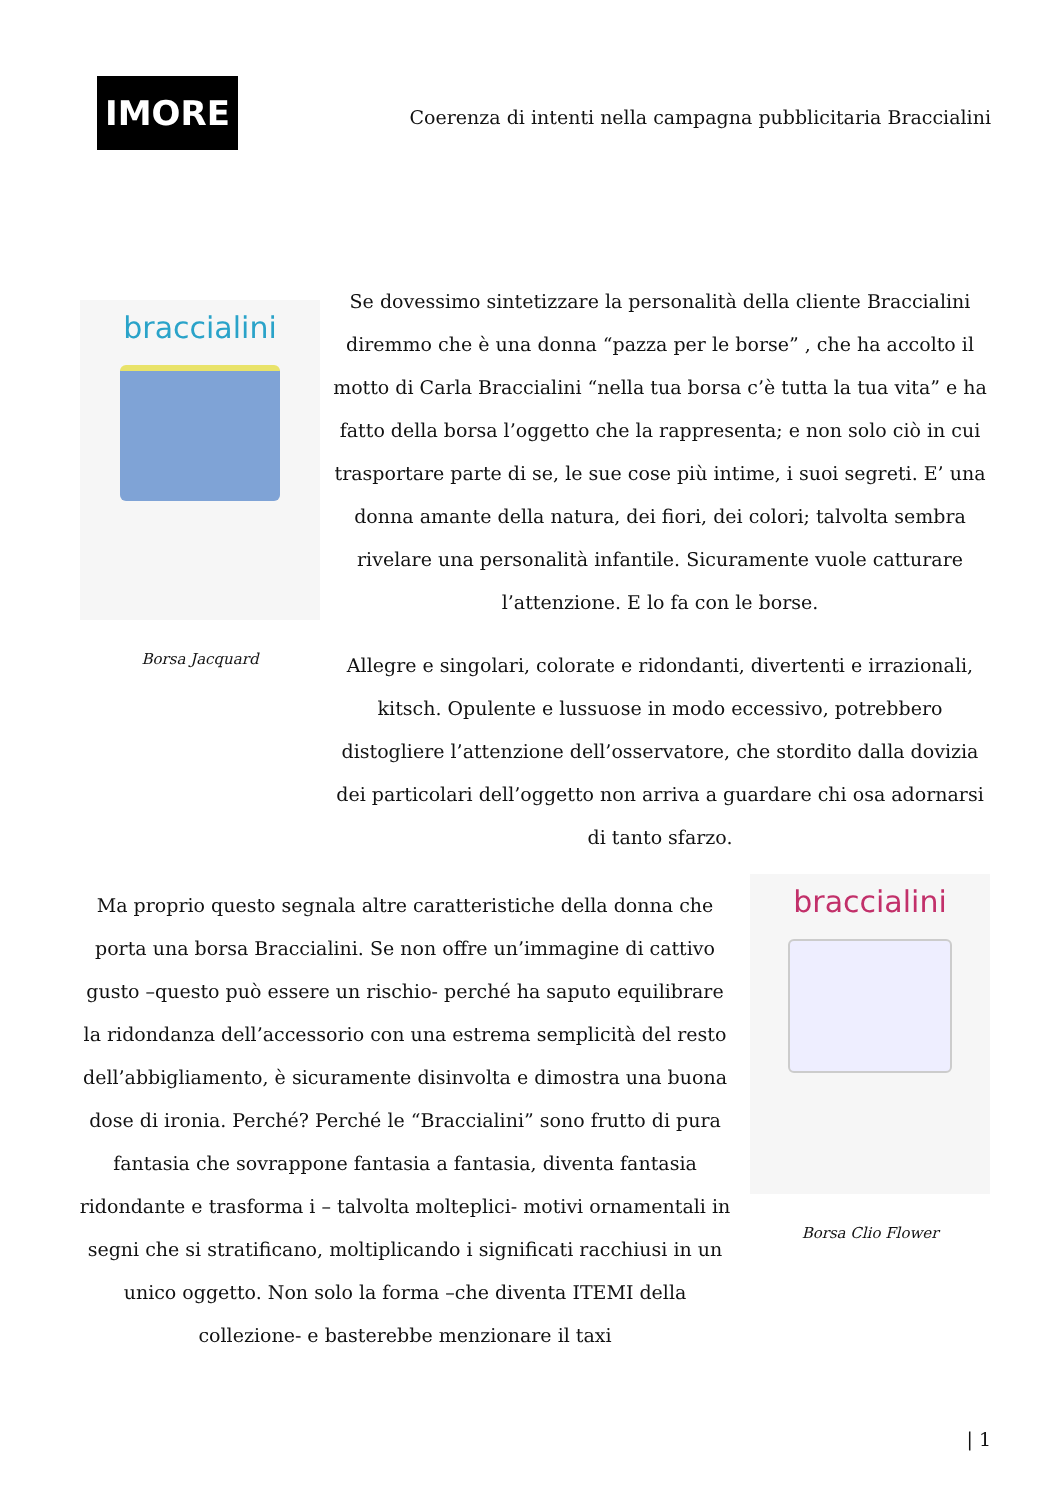IMORE
Coerenza di intenti nella campagna pubblicitaria Braccialini
braccialini
Borsa Jacquard
Se dovessimo sintetizzare la personalità della cliente Braccialini diremmo che è una donna “pazza per le borse” , che ha accolto il motto di Carla Braccialini “nella tua borsa c’è tutta la tua vita” e ha fatto della borsa l’oggetto che la rappresenta; e non solo ciò in cui trasportare parte di se, le sue cose più intime, i suoi segreti. E’ una donna amante della natura, dei fiori, dei colori; talvolta sembra rivelare una personalità infantile. Sicuramente vuole catturare l’attenzione. E lo fa con le borse.
Allegre e singolari, colorate e ridondanti, divertenti e irrazionali, kitsch. Opulente e lussuose in modo eccessivo, potrebbero distogliere l’attenzione dell’osservatore, che stordito dalla dovizia dei particolari dell’oggetto non arriva a guardare chi osa adornarsi di tanto sfarzo.
Ma proprio questo segnala altre caratteristiche della donna che porta una borsa Braccialini. Se non offre un’immagine di cattivo gusto –questo può essere un rischio- perché ha saputo equilibrare la ridondanza dell’accessorio con una estrema semplicità del resto dell’abbigliamento, è sicuramente disinvolta e dimostra una buona dose di ironia. Perché? Perché le “Braccialini” sono frutto di pura fantasia che sovrappone fantasia a fantasia, diventa fantasia ridondante e trasforma i – talvolta molteplici- motivi ornamentali in segni che si stratificano, moltiplicando i significati racchiusi in un unico oggetto. Non solo la forma –che diventa ITEMI della collezione- e basterebbe menzionare il taxi
braccialini
Borsa Clio Flower
| 1